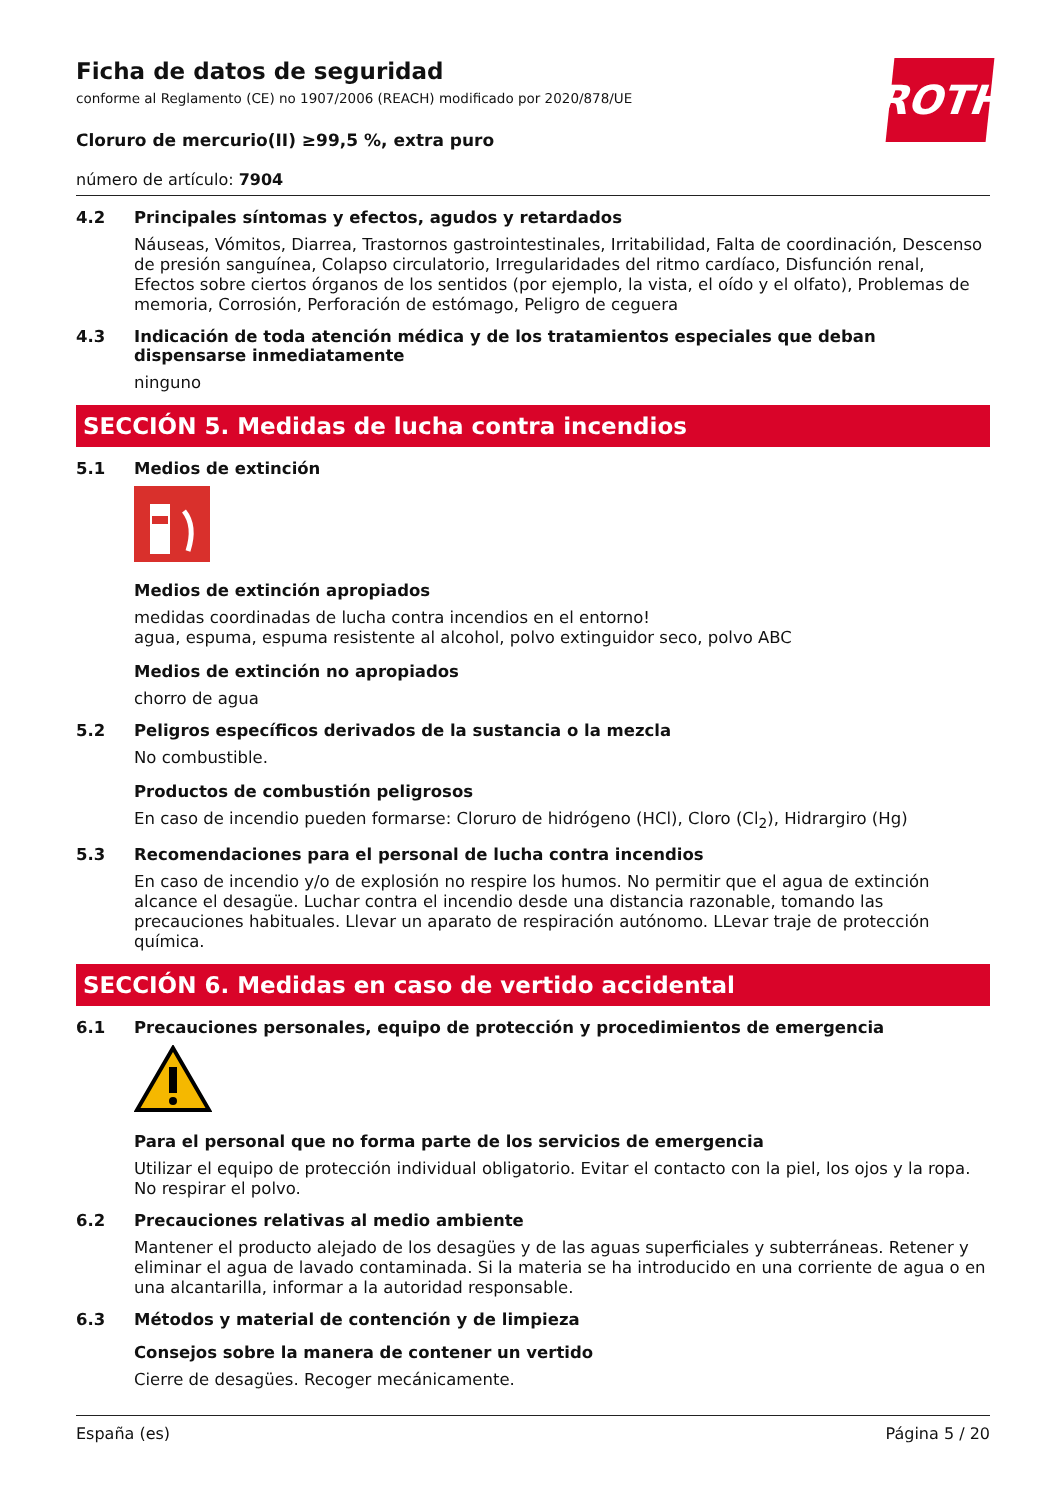ROTH
Ficha de datos de seguridad
conforme al Reglamento (CE) no 1907/2006 (REACH) modificado por 2020/878/UE
Cloruro de mercurio(II) ≥99,5 %, extra puro
número de artículo: 7904
4.2 Principales síntomas y efectos, agudos y retardados
Náuseas, Vómitos, Diarrea, Trastornos gastrointestinales, Irritabilidad, Falta de coordinación, Descenso de presión sanguínea, Colapso circulatorio, Irregularidades del ritmo cardíaco, Disfunción renal, Efectos sobre ciertos órganos de los sentidos (por ejemplo, la vista, el oído y el olfato), Problemas de memoria, Corrosión, Perforación de estómago, Peligro de ceguera
4.3 Indicación de toda atención médica y de los tratamientos especiales que deban dispensarse inmediatamente
ninguno
SECCIÓN 5. Medidas de lucha contra incendios
5.1 Medios de extinción
Medios de extinción apropiados
medidas coordinadas de lucha contra incendios en el entorno!
agua, espuma, espuma resistente al alcohol, polvo extinguidor seco, polvo ABC
Medios de extinción no apropiados
chorro de agua
5.2 Peligros específicos derivados de la sustancia o la mezcla
No combustible.
Productos de combustión peligrosos
En caso de incendio pueden formarse: Cloruro de hidrógeno (HCl), Cloro (Cl<sub>2</sub>), Hidrargiro (Hg)
5.3 Recomendaciones para el personal de lucha contra incendios
En caso de incendio y/o de explosión no respire los humos. No permitir que el agua de extinción alcance el desagüe. Luchar contra el incendio desde una distancia razonable, tomando las precauciones habituales. Llevar un aparato de respiración autónomo. LLevar traje de protección química.
SECCIÓN 6. Medidas en caso de vertido accidental
6.1 Precauciones personales, equipo de protección y procedimientos de emergencia
Para el personal que no forma parte de los servicios de emergencia
Utilizar el equipo de protección individual obligatorio. Evitar el contacto con la piel, los ojos y la ropa. No respirar el polvo.
6.2 Precauciones relativas al medio ambiente
Mantener el producto alejado de los desagües y de las aguas superficiales y subterráneas. Retener y eliminar el agua de lavado contaminada. Si la materia se ha introducido en una corriente de agua o en una alcantarilla, informar a la autoridad responsable.
6.3 Métodos y material de contención y de limpieza
Consejos sobre la manera de contener un vertido
Cierre de desagües. Recoger mecánicamente.
España (es) Página 5 / 20